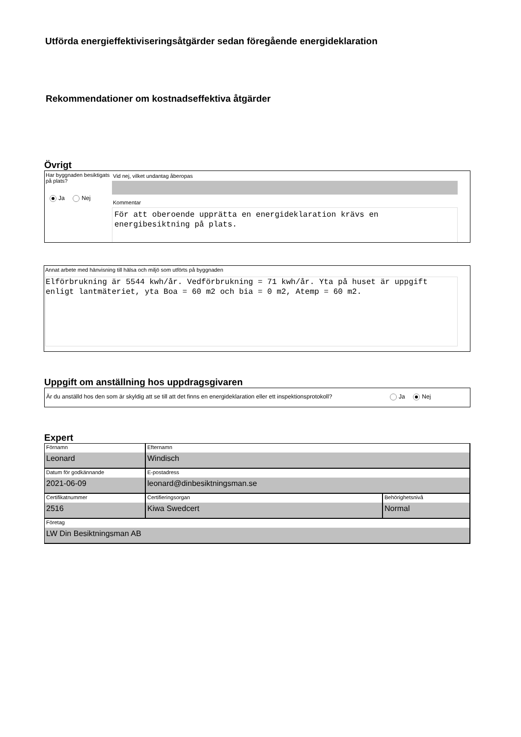Utförda energieffektiviseringsåtgärder sedan föregående energideklaration
Rekommendationer om kostnadseffektiva åtgärder
Övrigt
Har byggnaden besiktigats på plats?
Ja Nej
Vid nej, vilket undantag åberopas
Kommentar
För att oberoende upprätta en energideklaration krävs en energibesiktning på plats.
Annat arbete med hänvisning till hälsa och miljö som utförts på byggnaden
Elförbrukning är 5544 kwh/år. Vedförbrukning = 71 kwh/år. Yta på huset är uppgift enligt lantmäteriet, yta Boa = 60 m2 och bia = 0 m2, Atemp = 60 m2.
Uppgift om anställning hos uppdragsgivaren
Är du anställd hos den som är skyldig att se till att det finns en energideklaration eller ett inspektionsprotokoll?
Ja Nej
Expert
| Förnamn Leonard | Efternamn Windisch | |
| Datum för godkännande 2021-06-09 | E-postadress leonard@dinbesiktningsman.se | |
| Certifikatnummer 2516 | Certifieringsorgan Kiwa Swedcert | Behörighetsnivå Normal |
| Företag LW Din Besiktningsman AB | | |